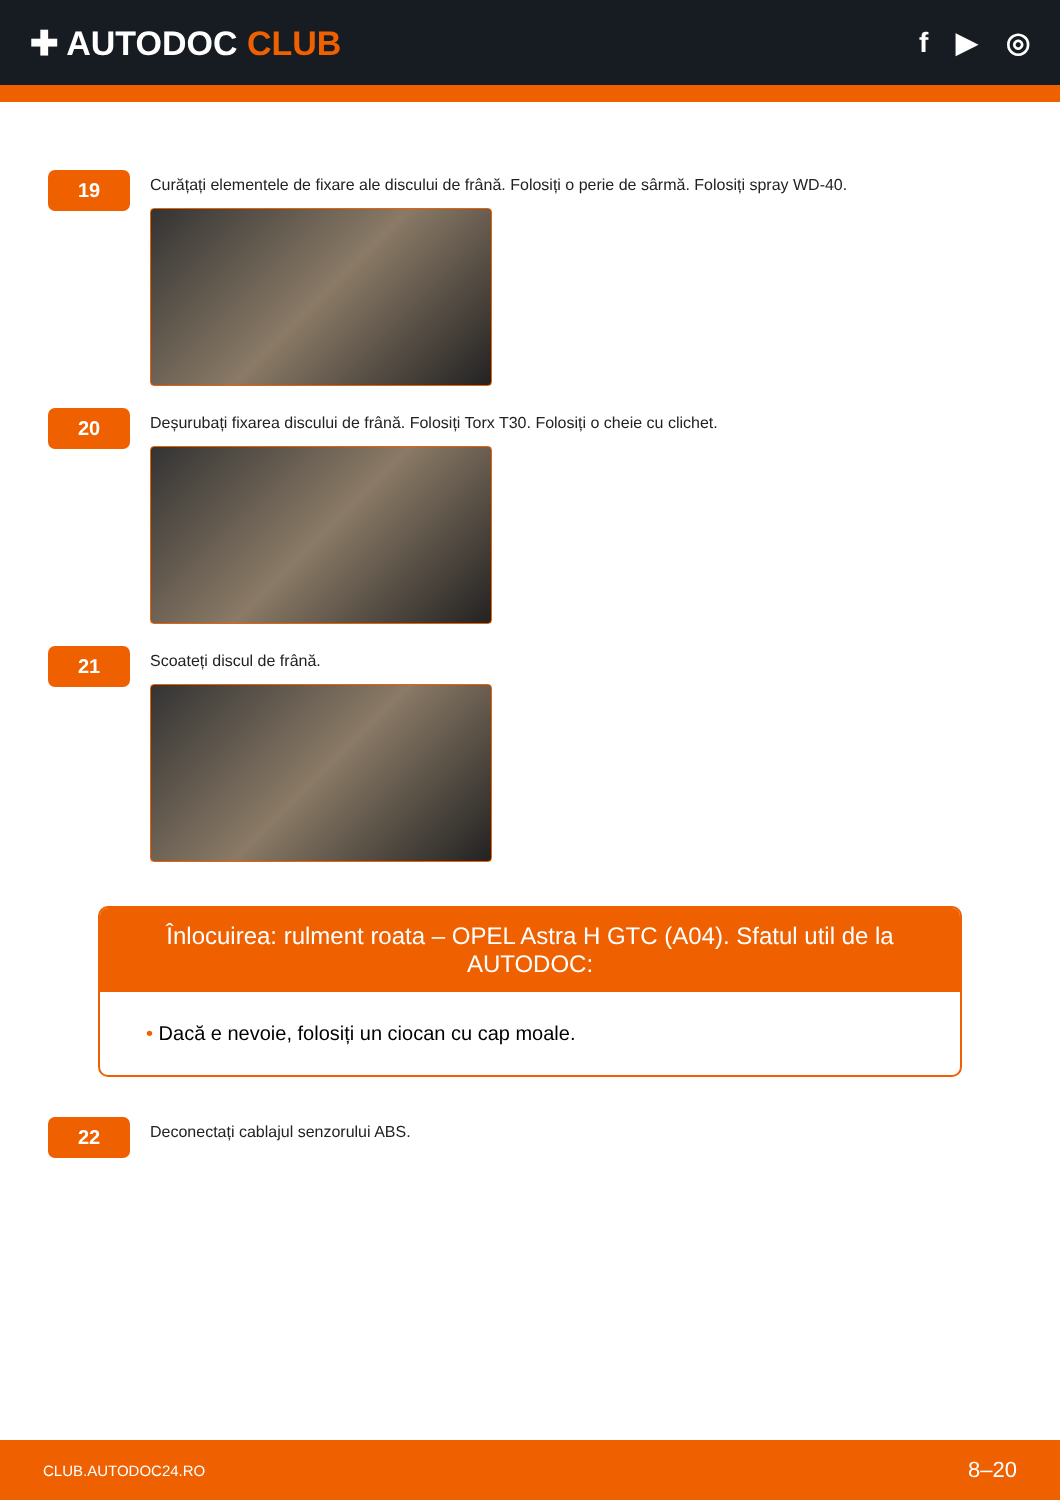✚ AUTODOC CLUB
f ▶ ◎
19
Curățați elementele de fixare ale discului de frână. Folosiți o perie de sârmă. Folosiți spray WD-40.
20
Deșurubați fixarea discului de frână. Folosiți Torx T30. Folosiți o cheie cu clichet.
21
Scoateți discul de frână.
Înlocuirea: rulment roata – OPEL Astra H GTC (A04). Sfatul util de la AUTODOC:
• Dacă e nevoie, folosiți un ciocan cu cap moale.
22
Deconectați cablajul senzorului ABS.
CLUB.AUTODOC24.RO
8–20